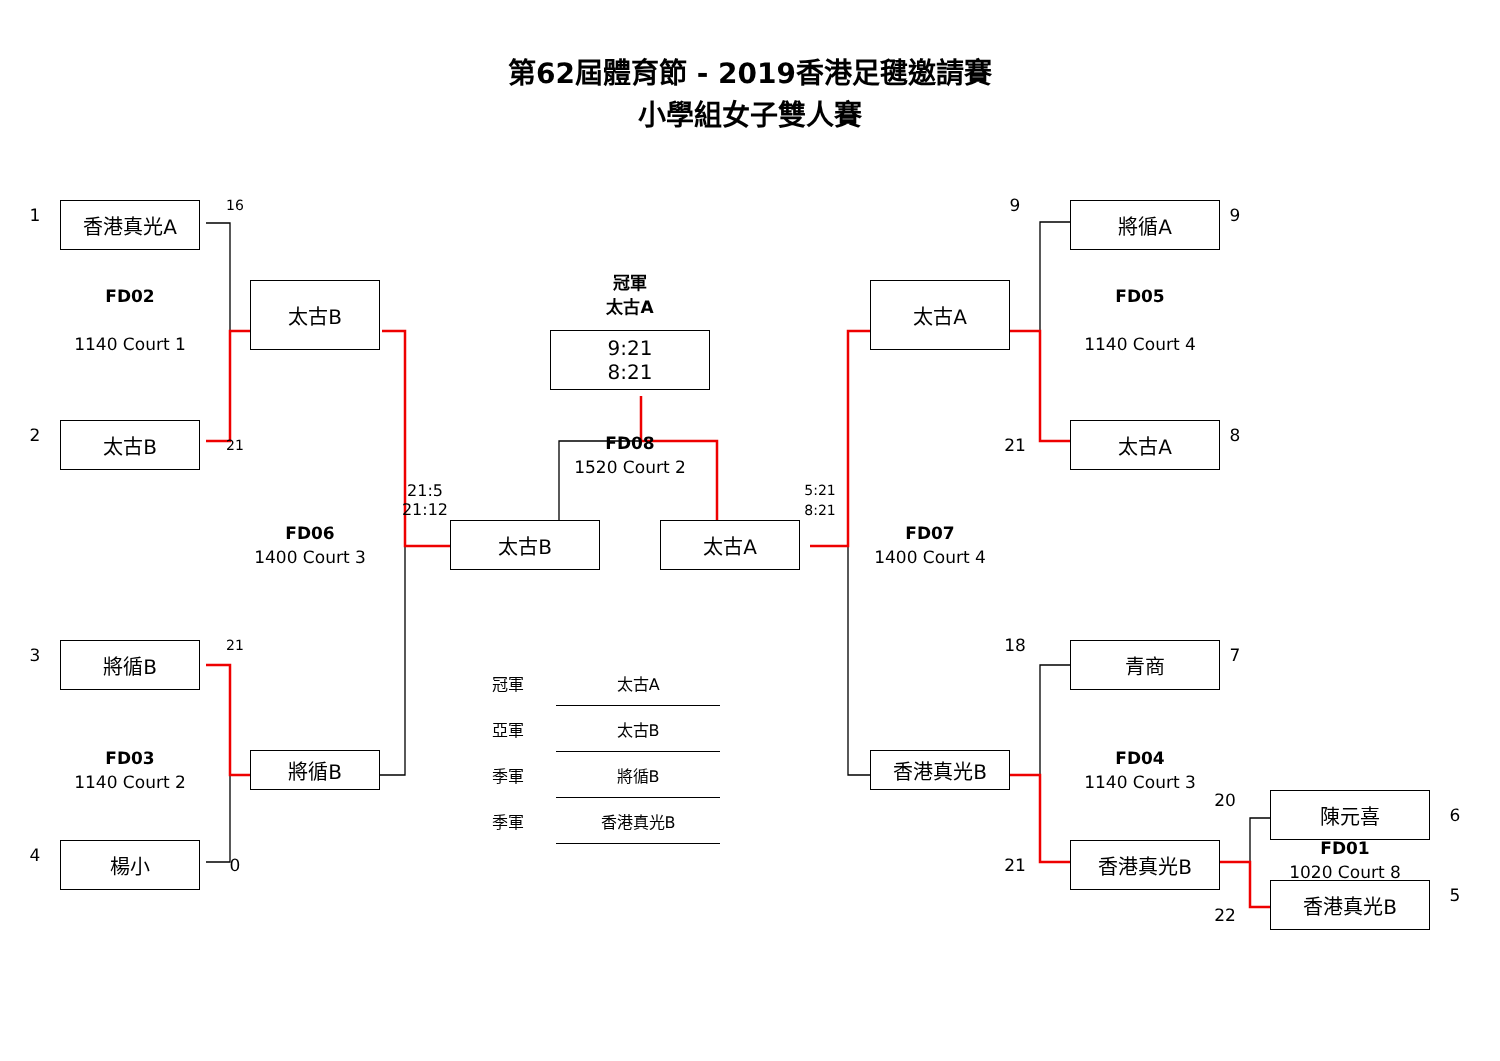第62屆體育節 - 2019香港足毽邀請賽
小學組女子雙人賽
1
香港真光A
16
9
將循A
9
冠軍
太古A
FD02
1140 Court 1
太古B
9:21
8:21
太古A
FD05
1140 Court 4
2
太古B
21
FD08
1520 Court 2
21
太古A
8
21:5
21:12
5:21
8:21
FD06
1400 Court 3
太古B
太古A
FD07
1400 Court 4
3
將循B
21
18
青商
7
| 冠軍 | 太古A |
| 亞軍 | 太古B |
| 季軍 | 將循B |
| 季軍 | 香港真光B |
FD03
1140 Court 2
將循B
香港真光B
FD04
1140 Court 3
20
陳元喜
6
FD01
1020 Court 8
4
楊小
0
21
香港真光B
22
香港真光B
5